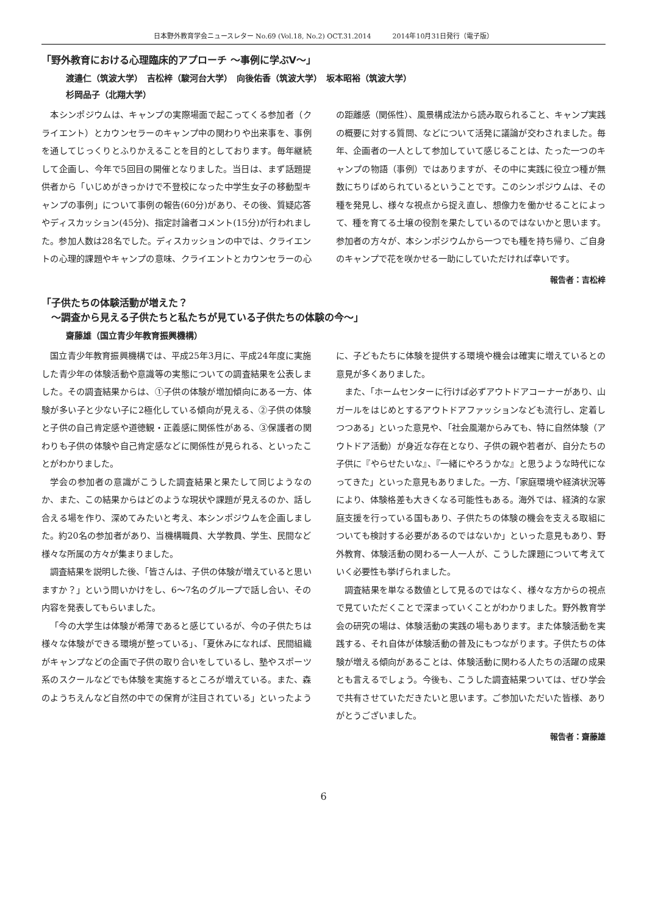日本野外教育学会ニュースレター No.69 (Vol.18, No.2) OCT.31.2014 2014年10月31日発行（電子版）
「野外教育における心理臨床的アプローチ ～事例に学ぶV～」
渡邉仁（筑波大学）　吉松梓（駿河台大学）　向後佑香（筑波大学）　坂本昭裕（筑波大学）
杉岡品子（北翔大学）
本シンポジウムは、キャンプの実際場面で起こってくる参加者（クライエント）とカウンセラーのキャンプ中の関わりや出来事を、事例を通してじっくりとふりかえることを目的としております。毎年継続して企画し、今年で5回目の開催となりました。当日は、まず話題提供者から「いじめがきっかけで不登校になった中学生女子の移動型キャンプの事例」について事例の報告(60分)があり、その後、質疑応答やディスカッション(45分)、指定討論者コメント(15分)が行われました。参加人数は28名でした。ディスカッションの中では、クライエントの心理的課題やキャンプの意味、クライエントとカウンセラーの心の距離感（関係性）、風景構成法から読み取られること、キャンプ実践の概要に対する質問、などについて活発に議論が交わされました。毎年、企画者の一人として参加していて感じることは、たった一つのキャンプの物語（事例）ではありますが、その中に実践に役立つ種が無数にちりばめられているということです。このシンポジウムは、その種を発見し、様々な視点から捉え直し、想像力を働かせることによって、種を育てる土壌の役割を果たしているのではないかと思います。参加者の方々が、本シンポジウムから一つでも種を持ち帰り、ご自身のキャンプで花を咲かせる一助にしていただければ幸いです。
報告者：吉松梓
「子供たちの体験活動が増えた？
　～調査から見える子供たちと私たちが見ている子供たちの体験の今～」
齋藤雄（国立青少年教育振興機構）
国立青少年教育振興機構では、平成25年3月に、平成24年度に実施した青少年の体験活動や意識等の実態についての調査結果を公表しました。その調査結果からは、①子供の体験が増加傾向にある一方、体験が多い子と少ない子に2極化している傾向が見える、②子供の体験と子供の自己肯定感や道徳観・正義感に関係性がある、③保護者の関わりも子供の体験や自己肯定感などに関係性が見られる、といったことがわかりました。
学会の参加者の意識がこうした調査結果と果たして同じようなのか、また、この結果からはどのような現状や課題が見えるのか、話し合える場を作り、深めてみたいと考え、本シンポジウムを企画しました。約20名の参加者があり、当機構職員、大学教員、学生、民間など様々な所属の方々が集まりました。
調査結果を説明した後、「皆さんは、子供の体験が増えていると思いますか？」という問いかけをし、6～7名のグループで話し合い、その内容を発表してもらいました。
「今の大学生は体験が希薄であると感じているが、今の子供たちは様々な体験ができる環境が整っている」、「夏休みになれば、民間組織がキャンプなどの企画で子供の取り合いをしているし、塾やスポーツ系のスクールなどでも体験を実施するところが増えている。また、森のようちえんなど自然の中での保育が注目されている」といったように、子どもたちに体験を提供する環境や機会は確実に増えているとの意見が多くありました。
また、「ホームセンターに行けば必ずアウトドアコーナーがあり、山ガールをはじめとするアウトドアファッションなども流行し、定着しつつある」といった意見や、「社会風潮からみても、特に自然体験（アウトドア活動）が身近な存在となり、子供の親や若者が、自分たちの子供に『やらせたいな』、『一緒にやろうかな』と思うような時代になってきた」といった意見もありました。一方、「家庭環境や経済状況等により、体験格差も大きくなる可能性もある。海外では、経済的な家庭支援を行っている国もあり、子供たちの体験の機会を支える取組についても検討する必要があるのではないか」といった意見もあり、野外教育、体験活動の関わる一人一人が、こうした課題について考えていく必要性も挙げられました。
調査結果を単なる数値として見るのではなく、様々な方からの視点で見ていただくことで深まっていくことがわかりました。野外教育学会の研究の場は、体験活動の実践の場もあります。また体験活動を実践する、それ自体が体験活動の普及にもつながります。子供たちの体験が増える傾向があることは、体験活動に関わる人たちの活躍の成果とも言えるでしょう。今後も、こうした調査結果ついては、ぜひ学会で共有させていただきたいと思います。ご参加いただいた皆様、ありがとうございました。
報告者：齋藤雄
6